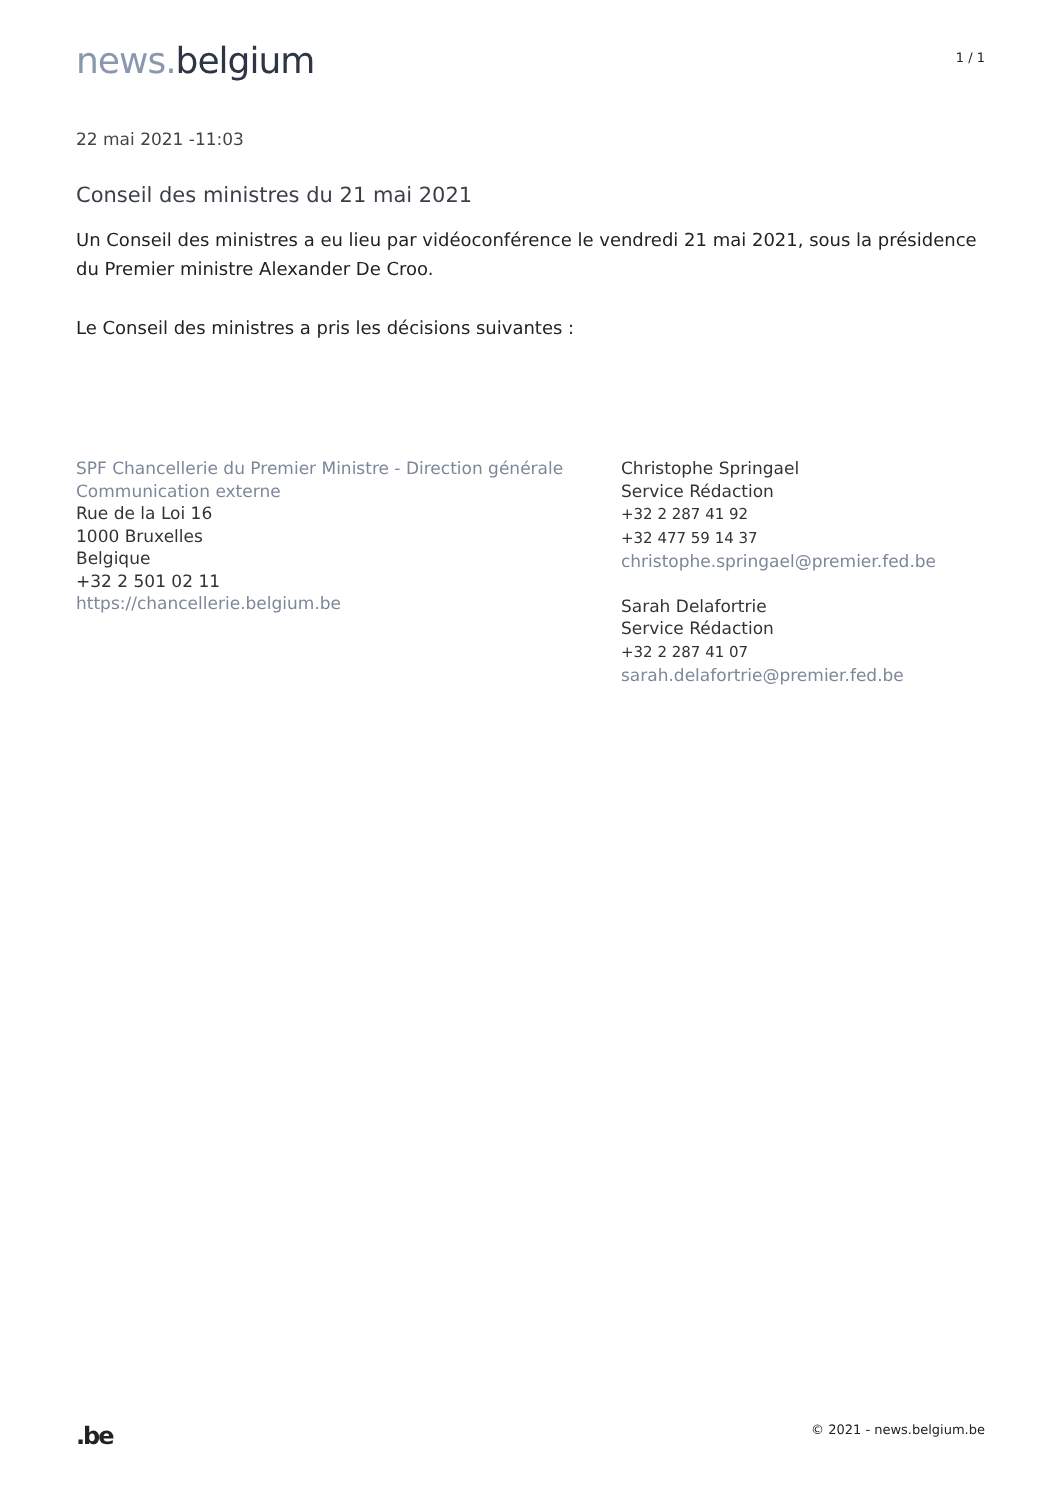news. belgium
1 / 1
22 mai 2021 -11:03
Conseil des ministres du 21 mai 2021
Un Conseil des ministres a eu lieu par vidéoconférence le vendredi 21 mai 2021, sous la présidence du Premier ministre Alexander De Croo.
Le Conseil des ministres a pris les décisions suivantes :
SPF Chancellerie du Premier Ministre - Direction générale Communication externe
Rue de la Loi 16
1000 Bruxelles
Belgique
+32 2 501 02 11
https://chancellerie.belgium.be
Christophe Springael
Service Rédaction
+32 2 287 41 92
+32 477 59 14 37
christophe.springael@premier.fed.be
Sarah Delafortrie
Service Rédaction
+32 2 287 41 07
sarah.delafortrie@premier.fed.be
.be
© 2021 - news.belgium.be